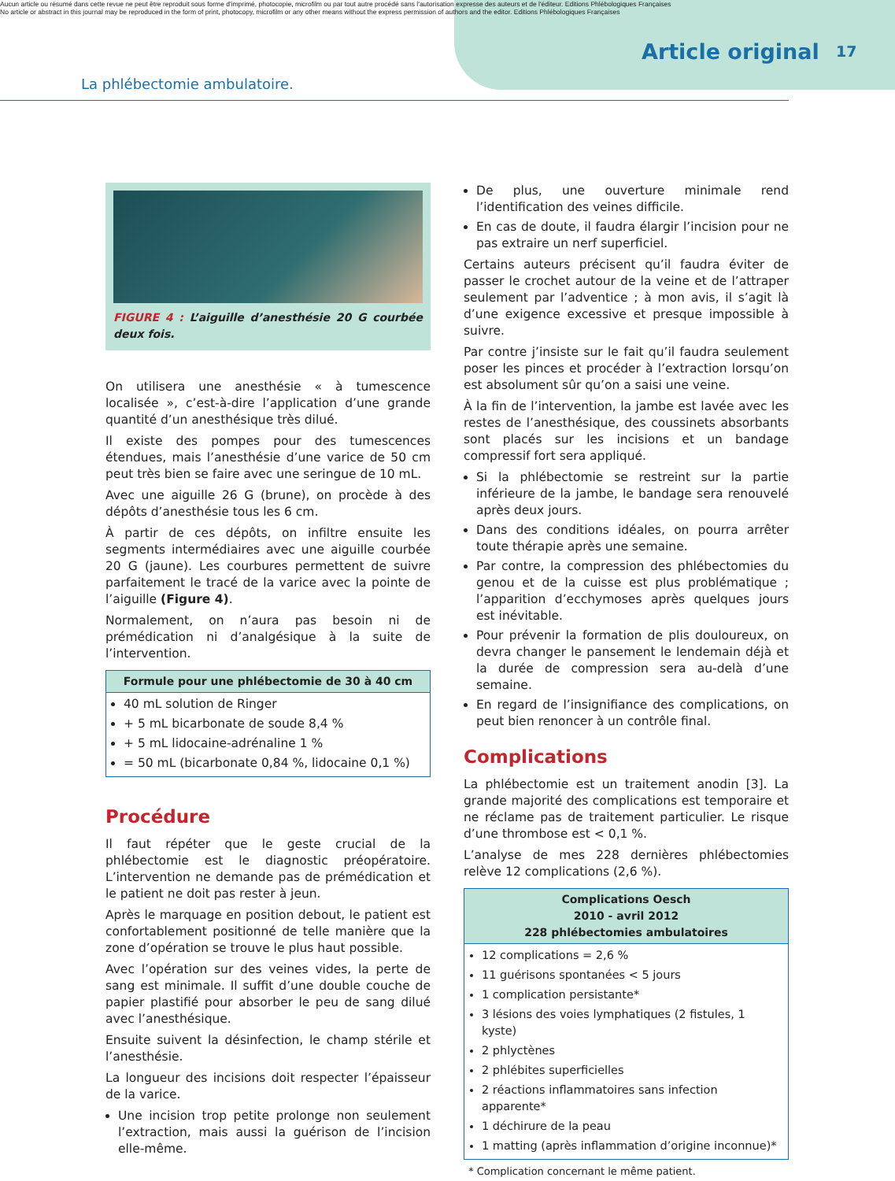Aucun article ou résumé dans cette revue ne peut être reproduit sous forme d'imprimé, photocopie, microfilm ou par tout autre procédé sans l'autorisation expresse des auteurs et de l'éditeur. Editions Phlébologiques Françaises
No article or abstract in this journal may be reproduced in the form of print, photocopy, microfilm or any other means without the express permission of authors and the editor. Editions Phlébologiques Françaises
Article original 17
La phlébectomie ambulatoire.
FIGURE 4 : L’aiguille d’anesthésie 20 G courbée deux fois.
On utilisera une anesthésie « à tumescence localisée », c’est-à-dire l’application d’une grande quantité d’un anesthésique très dilué.
Il existe des pompes pour des tumescences étendues, mais l’anesthésie d’une varice de 50 cm peut très bien se faire avec une seringue de 10 mL.
Avec une aiguille 26 G (brune), on procède à des dépôts d’anesthésie tous les 6 cm.
À partir de ces dépôts, on infiltre ensuite les segments intermédiaires avec une aiguille courbée 20 G (jaune). Les courbures permettent de suivre parfaitement le tracé de la varice avec la pointe de l’aiguille (Figure 4).
Normalement, on n’aura pas besoin ni de prémédication ni d’analgésique à la suite de l’intervention.
Formule pour une phlébectomie de 30 à 40 cm
40 mL solution de Ringer
+ 5 mL bicarbonate de soude 8,4 %
+ 5 mL lidocaine-adrénaline 1 %
= 50 mL (bicarbonate 0,84 %, lidocaine 0,1 %)
Procédure
Il faut répéter que le geste crucial de la phlébectomie est le diagnostic préopératoire. L’intervention ne demande pas de prémédication et le patient ne doit pas rester à jeun.
Après le marquage en position debout, le patient est confortablement positionné de telle manière que la zone d’opération se trouve le plus haut possible.
Avec l’opération sur des veines vides, la perte de sang est minimale. Il suffit d’une double couche de papier plastifié pour absorber le peu de sang dilué avec l’anesthésique.
Ensuite suivent la désinfection, le champ stérile et l’anesthésie.
La longueur des incisions doit respecter l’épaisseur de la varice.
Une incision trop petite prolonge non seulement l’extraction, mais aussi la guérison de l’incision elle-même.
De plus, une ouverture minimale rend l’identification des veines difficile.
En cas de doute, il faudra élargir l’incision pour ne pas extraire un nerf superficiel.
Certains auteurs précisent qu’il faudra éviter de passer le crochet autour de la veine et de l’attraper seulement par l’adventice ; à mon avis, il s’agit là d’une exigence excessive et presque impossible à suivre.
Par contre j’insiste sur le fait qu’il faudra seulement poser les pinces et procéder à l’extraction lorsqu’on est absolument sûr qu’on a saisi une veine.
À la fin de l’intervention, la jambe est lavée avec les restes de l’anesthésique, des coussinets absorbants sont placés sur les incisions et un bandage compressif fort sera appliqué.
Si la phlébectomie se restreint sur la partie inférieure de la jambe, le bandage sera renouvelé après deux jours.
Dans des conditions idéales, on pourra arrêter toute thérapie après une semaine.
Par contre, la compression des phlébectomies du genou et de la cuisse est plus problématique ; l’apparition d’ecchymoses après quelques jours est inévitable.
Pour prévenir la formation de plis douloureux, on devra changer le pansement le lendemain déjà et la durée de compression sera au-delà d’une semaine.
En regard de l’insignifiance des complications, on peut bien renoncer à un contrôle final.
Complications
La phlébectomie est un traitement anodin [3]. La grande majorité des complications est temporaire et ne réclame pas de traitement particulier. Le risque d’une thrombose est < 0,1 %.
L’analyse de mes 228 dernières phlébectomies relève 12 complications (2,6 %).
Complications Oesch
2010 - avril 2012
228 phlébectomies ambulatoires
12 complications = 2,6 %
11 guérisons spontanées < 5 jours
1 complication persistante*
3 lésions des voies lymphatiques (2 fistules, 1 kyste)
2 phlyctènes
2 phlébites superficielles
2 réactions inflammatoires sans infection apparente*
1 déchirure de la peau
1 matting (après inflammation d’origine inconnue)*
* Complication concernant le même patient.